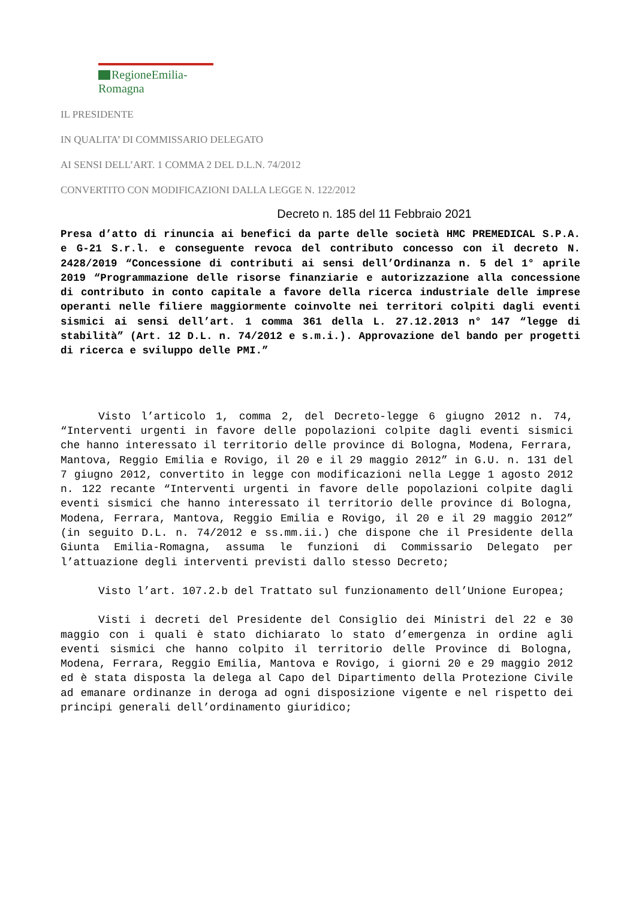RegioneEmilia-Romagna
IL PRESIDENTE
IN QUALITA’ DI COMMISSARIO DELEGATO
AI SENSI DELL’ART. 1 COMMA 2 DEL D.L.N. 74/2012
CONVERTITO CON MODIFICAZIONI DALLA LEGGE N. 122/2012
Decreto n. 185 del 11 Febbraio 2021
Presa d’atto di rinuncia ai benefici da parte delle società HMC PREMEDICAL S.P.A. e G-21 S.r.l. e conseguente revoca del contributo concesso con il decreto N. 2428/2019 “Concessione di contributi ai sensi dell’Ordinanza n. 5 del 1° aprile 2019 “Programmazione delle risorse finanziarie e autorizzazione alla concessione di contributo in conto capitale a favore della ricerca industriale delle imprese operanti nelle filiere maggiormente coinvolte nei territori colpiti dagli eventi sismici ai sensi dell’art. 1 comma 361 della L. 27.12.2013 n° 147 “legge di stabilità” (Art. 12 D.L. n. 74/2012 e s.m.i.). Approvazione del bando per progetti di ricerca e sviluppo delle PMI.”
Visto l’articolo 1, comma 2, del Decreto-legge 6 giugno 2012 n. 74, “Interventi urgenti in favore delle popolazioni colpite dagli eventi sismici che hanno interessato il territorio delle province di Bologna, Modena, Ferrara, Mantova, Reggio Emilia e Rovigo, il 20 e il 29 maggio 2012” in G.U. n. 131 del 7 giugno 2012, convertito in legge con modificazioni nella Legge 1 agosto 2012 n. 122 recante “Interventi urgenti in favore delle popolazioni colpite dagli eventi sismici che hanno interessato il territorio delle province di Bologna, Modena, Ferrara, Mantova, Reggio Emilia e Rovigo, il 20 e il 29 maggio 2012” (in seguito D.L. n. 74/2012 e ss.mm.ii.) che dispone che il Presidente della Giunta Emilia-Romagna, assuma le funzioni di Commissario Delegato per l’attuazione degli interventi previsti dallo stesso Decreto;
Visto l’art. 107.2.b del Trattato sul funzionamento dell’Unione Europea;
Visti i decreti del Presidente del Consiglio dei Ministri del 22 e 30 maggio con i quali è stato dichiarato lo stato d’emergenza in ordine agli eventi sismici che hanno colpito il territorio delle Province di Bologna, Modena, Ferrara, Reggio Emilia, Mantova e Rovigo, i giorni 20 e 29 maggio 2012 ed è stata disposta la delega al Capo del Dipartimento della Protezione Civile ad emanare ordinanze in deroga ad ogni disposizione vigente e nel rispetto dei principi generali dell’ordinamento giuridico;